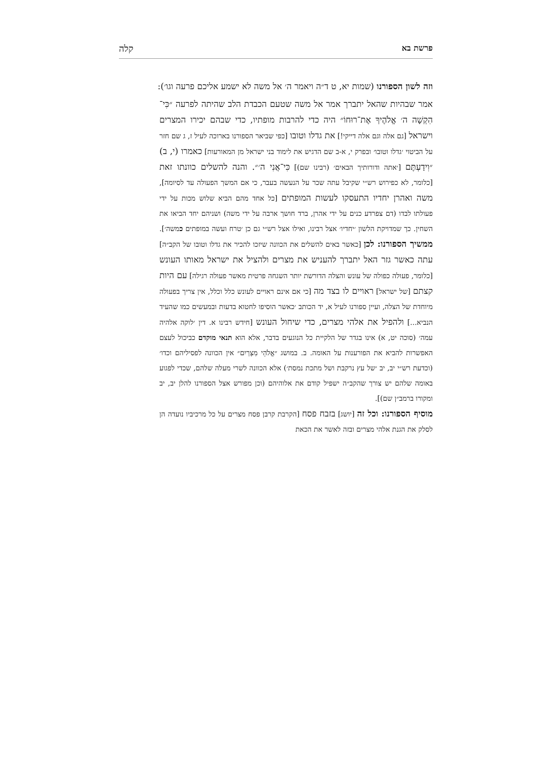פרשת בא קלה
וזה לשון הספורנו (שמות יא, ט ד״ה ויאמר ה׳ אל משה לא ישמע אליכם פרעה וגו׳):
אמר שבהיות שהאל יתברך אמר אל משה שטעם הכבדת הלב שהיתה לפרעה ״כִּי־הִקְשָׁה ה׳ אֱלֹהֶיךָ אֶת־רוּחוֹ״ היה כדי להרבות מופתיו, כדי שבהם יכירו המצרים וישראל [גם אלה וגם אלה דייקי!] את גדלו וטובו [כפי שביאר הספורנו בארוכה לעיל ז, ג שם חזר על הביטוי ׳גדלו וטובו׳ ובפרק י, א-ב שם הדגיש את לימוד בני ישראל מן המאורעות] כאמרו (י, ב) ״וִידַעְתֶּם [׳אתה ודורותיך הבאים׳ (רבינו שם)] כִּי־אֲנִי ה׳״. והנה להשלים כוונתו זאת [כלומר, לא כפירוש רש״י שקיבל עתה שכר על הנעשה בעבר, כי אם המשך הפעולה עד לסיומה], משה ואהרן יחדיו התעסקו לעשות המופתים [כל אחד מהם הביא שלוש מכות על ידי פעולתו לבדו (דם צפרדע כנים על ידי אהרן, ברד חושך ארבה על ידי משה) ושניהם יחד הביאו את השחין. כך שמדויקת הלשון ׳יחדיו׳ אצל רבינו, ואילו אצל רש״י גם כן ׳טרח ועשה במופתים כמשה׳]. ממשיך הספורנו: לכן [כאשר באים להשלים את הכוונה שיזכו להכיר את גדלו וטובו של הקב״ה] עתה כאשר גזר האל יתברך להעניש את מצרים ולהציל את ישראל מאותו העונש [כלומר, פעולה כפולה של עונש והצלה הדורשת יותר השגחה פרטית מאשר פעולה רגילה] עם היות קצתם [של ישראל] ראויים לו בצד מה [כי אם אינם ראויים לעונש כלל וכלל, אין צריך בפעולה מיוחדת של הצלה, ועיין ספורנו לעיל א, יד הכותב ׳כאשר הוסיפו לחטוא בדעות ובמעשים כמו שהעיד הנביא...] ולהפיל את אלהי מצרים, כדי שיחול העונש [חידש רבינו א. דין ׳לוקה אלהיה עמה׳ (סוכה יט, א) אינו בגדר של הלקיית כל הנוגעים בדבר, אלא הוא תנאי מוקדם כביכול לעצם האפשרות להביא את הפורענות על האומה. ב. במושג ״אֱלֹהֵי מִצְרַיִם״ אין הכוונה לפסיליהם וכדו׳ (וכדעת רש״י יב, יב ׳של עץ נרקבת ושל מתכת נמסת׳) אלא הכוונה לשרי מעלה שלהם, שכדי לפגוע באומה שלהם יש צורך שהקב״ה ישפיל קודם את אלוהיהם (וכן מפורש אצל הספורנו להלן יב, יב ומקורו ברמב״ן שם)].
מוסיף הספורנו: וכל זה [יושג] בזבח פסח [הקרבת קרבן פסח מצרים על כל מרכיביו נועדה הן לסלק את הגנת אלהי מצרים ובזה לאשר את הכאת